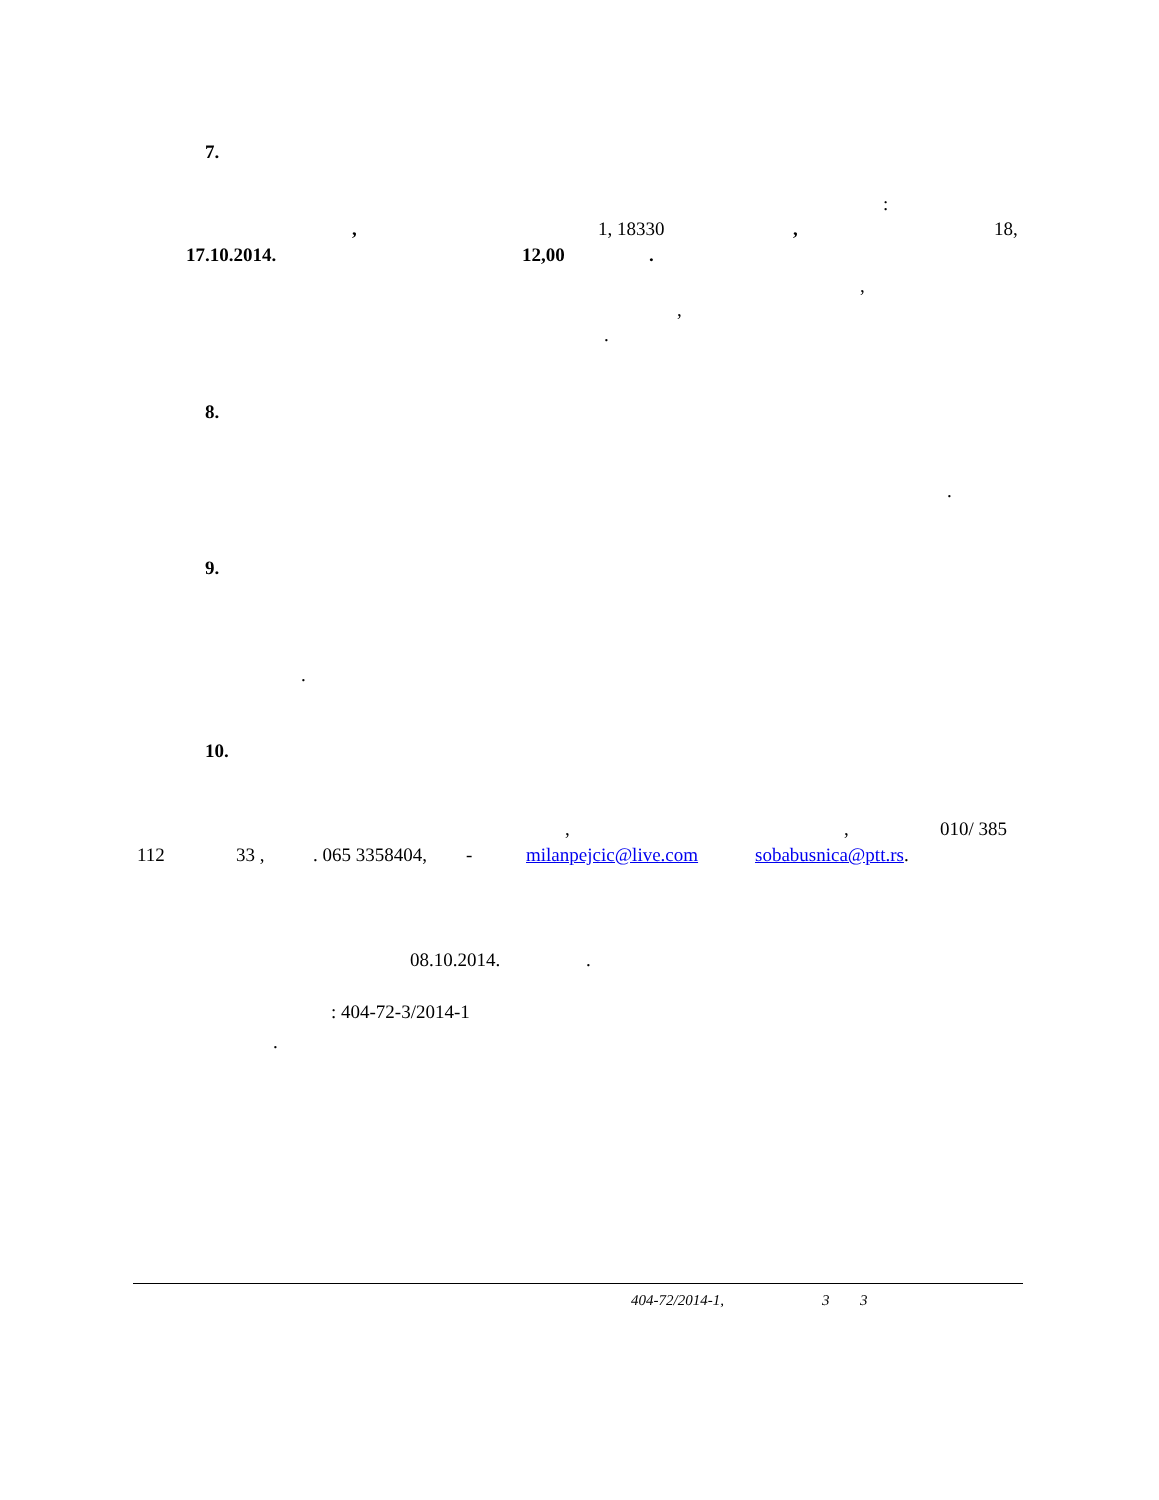7.
:
, 1, 18330 , 18,
17.10.2014. 12,00 .
,
,
.
8.
.
9.
.
10.
, , 010/ 385
112 33 , . 065 3358404, - milanpejcic@live.com sobabusnica@ptt.rs.
08.10.2014. .
: 404-72-3/2014-1
.
404-72/2014-1, 3 3